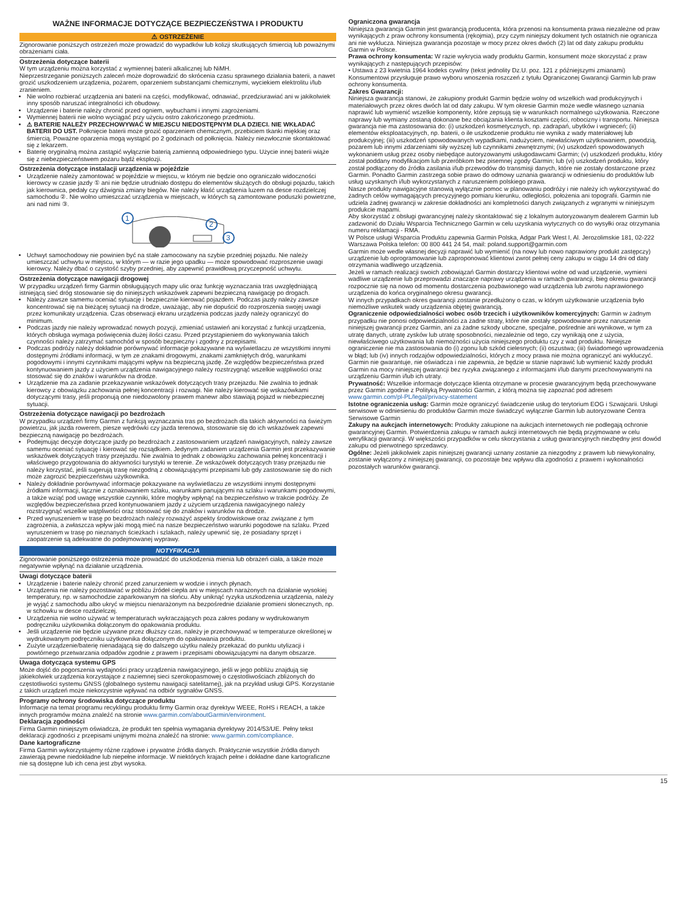WAŻNE INFORMACJE DOTYCZĄCE BEZPIECZEŃSTWA I PRODUKTU
⚠ OSTRZEŻENIE
Zignorowanie poniższych ostrzeżeń może prowadzić do wypadków lub kolizji skutkujących śmiercią lub poważnymi obrażeniami ciała.
Ostrzeżenia dotyczące baterii
W tym urządzeniu można korzystać z wymiennej baterii alkalicznej lub NiMH.
Nieprzestrzeganie poniższych zaleceń może doprowadzić do skrócenia czasu sprawnego działania baterii, a nawet grozić uszkodzeniem urządzenia, pożarem, oparzeniem substancjami chemicznymi, wyciekiem elektrolitu i/lub zranieniem.
Nie wolno rozbierać urządzenia ani baterii na części, modyfikować, odnawiać, przedziurawiać ani w jakikolwiek inny sposób naruszać integralności ich obudowy.
Urządzenie i baterie należy chronić przed ogniem, wybuchami i innymi zagrożeniami.
Wymiennej baterii nie wolno wyciągać przy użyciu ostro zakończonego przedmiotu.
⚠ BATERIE NALEŻY PRZECHOWYWAĆ W MIEJSCU NIEDOSTĘPNYM DLA DZIECI. NIE WKŁADAĆ BATERII DO UST. Połknięcie baterii może grozić oparzeniem chemicznym, przebiciem tkanki miękkiej oraz śmiercią. Poważne oparzenia mogą wystąpić po 2 godzinach od połknięcia. Należy niezwłocznie skontaktować się z lekarzem.
Baterię oryginalną można zastąpić wyłącznie baterią zamienną odpowiedniego typu. Użycie innej baterii wiąże się z niebezpieczeństwem pożaru bądź eksplozji.
Ostrzeżenia dotyczące instalacji urządzenia w pojeździe
Urządzenie należy zamontować w pojeździe w miejscu, w którym nie będzie ono ograniczało widoczności kierowcy w czasie jazdy ① ani nie będzie utrudniało dostępu do elementów służących do obsługi pojazdu, takich jak kierownica, pedały czy dźwignia zmiany biegów. Nie należy kłaść urządzenia luzem na desce rozdzielczej samochodu ②. Nie wolno umieszczać urządzenia w miejscach, w których są zamontowane poduszki powietrzne, ani nad nimi ③.
1
2
3
Uchwyt samochodowy nie powinien być na stałe zamocowany na szybie przedniej pojazdu. Nie należy umieszczać uchwytu w miejscu, w którym — w razie jego upadku — może spowodować rozproszenie uwagi kierowcy. Należy dbać o czystość szyby przedniej, aby zapewnić prawidłową przyczepność uchwytu.
Ostrzeżenia dotyczące nawigacji drogowej
W przypadku urządzeń firmy Garmin obsługujących mapy ulic oraz funkcję wyznaczania tras uwzględniającą istniejącą sieć dróg stosowanie się do niniejszych wskazówek zapewni bezpieczną nawigację po drogach.
Należy zawsze samemu oceniać sytuację i bezpiecznie kierować pojazdem. Podczas jazdy należy zawsze koncentrować się na bieżącej sytuacji na drodze, uważając, aby nie dopuścić do rozproszenia swojej uwagi przez komunikaty urządzenia. Czas obserwacji ekranu urządzenia podczas jazdy należy ograniczyć do minimum.
Podczas jazdy nie należy wprowadzać nowych pozycji, zmieniać ustawień ani korzystać z funkcji urządzenia, których obsługa wymaga poświęcenia dużej ilości czasu. Przed przystąpieniem do wykonywania takich czynności należy zatrzymać samochód w sposób bezpieczny i zgodny z przepisami.
Podczas podróży należy dokładnie porównywać informacje pokazywane na wyświetlaczu ze wszystkimi innymi dostępnymi źródłami informacji, w tym ze znakami drogowymi, znakami zamkniętych dróg, warunkami pogodowymi i innymi czynnikami mającymi wpływ na bezpieczną jazdę. Ze względów bezpieczeństwa przed kontynuowaniem jazdy z użyciem urządzenia nawigacyjnego należy rozstrzygnąć wszelkie wątpliwości oraz stosować się do znaków i warunków na drodze.
Urządzenie ma za zadanie przekazywanie wskazówek dotyczących trasy przejazdu. Nie zwalnia to jednak kierowcy z obowiązku zachowania pełnej koncentracji i rozwagi. Nie należy kierować się wskazówkami dotyczącymi trasy, jeśli proponują one niedozwolony prawem manewr albo stawiają pojazd w niebezpiecznej sytuacji.
Ostrzeżenia dotyczące nawigacji po bezdrożach
W przypadku urządzeń firmy Garmin z funkcją wyznaczania tras po bezdrożach dla takich aktywności na świeżym powietrzu, jak jazda rowerem, piesze wędrówki czy jazda terenowa, stosowanie się do ich wskazówek zapewni bezpieczną nawigację po bezdrożach.
Podejmując decyzje dotyczące jazdy po bezdrożach z zastosowaniem urządzeń nawigacyjnych, należy zawsze samemu oceniać sytuację i kierować się rozsądkiem. Jedynym zadaniem urządzenia Garmin jest przekazywanie wskazówek dotyczących trasy przejazdu. Nie zwalnia to jednak z obowiązku zachowania pełnej koncentracji i właściwego przygotowania do aktywności turystyki w terenie. Ze wskazówek dotyczących trasy przejazdu nie należy korzystać, jeśli sugerują trasę niezgodną z obowiązującymi przepisami lub gdy zastosowanie się do nich może zagrozić bezpieczeństwu użytkownika.
Należy dokładnie porównywać informacje pokazywane na wyświetlaczu ze wszystkimi innymi dostępnymi źródłami informacji, łącznie z oznakowaniem szlaku, warunkami panującymi na szlaku i warunkami pogodowymi, a także wziąć pod uwagę wszystkie czynniki, które mogłyby wpłynąć na bezpieczeństwo w trakcie podróży. Ze względów bezpieczeństwa przed kontynuowaniem jazdy z użyciem urządzenia nawigacyjnego należy rozstrzygnąć wszelkie wątpliwości oraz stosować się do znaków i warunków na drodze.
Przed wyruszeniem w trasę po bezdrożach należy rozważyć aspekty środowiskowe oraz związane z tym zagrożenia, a zwłaszcza wpływ jaki mogą mieć na nasze bezpieczeństwo warunki pogodowe na szlaku. Przed wyruszeniem w trasę po nieznanych ścieżkach i szlakach, należy upewnić się, że posiadany sprzęt i zaopatrzenie są adekwatne do podejmowanej wyprawy.
NOTYFIKACJA
Zignorowanie poniższego ostrzeżenia może prowadzić do uszkodzenia mienia lub obrażeń ciała, a także może negatywnie wpłynąć na działanie urządzenia.
Uwagi dotyczące baterii
Urządzenie i baterie należy chronić przed zanurzeniem w wodzie i innych płynach.
Urządzenia nie należy pozostawiać w pobliżu źródeł ciepła ani w miejscach narażonych na działanie wysokiej temperatury, np. w samochodzie zaparkowanym na słońcu. Aby uniknąć ryzyka uszkodzenia urządzenia, należy je wyjąć z samochodu albo ukryć w miejscu nienarażonym na bezpośrednie działanie promieni słonecznych, np. w schowku w desce rozdzielczej.
Urządzenia nie wolno używać w temperaturach wykraczających poza zakres podany w wydrukowanym podręczniku użytkownika dołączonym do opakowania produktu.
Jeśli urządzenie nie będzie używane przez dłuższy czas, należy je przechowywać w temperaturze określonej w wydrukowanym podręczniku użytkownika dołączonym do opakowania produktu.
Zużyte urządzenie/baterię nienadającą się do dalszego użytku należy przekazać do punktu utylizacji i powtórnego przetwarzania odpadów zgodnie z prawem i przepisami obowiązującymi na danym obszarze.
Uwaga dotycząca systemu GPS
Może dojść do pogorszenia wydajności pracy urządzenia nawigacyjnego, jeśli w jego pobliżu znajdują się jakiekolwiek urządzenia korzystające z naziemnej sieci szerokopasmowej o częstotliwościach zbliżonych do częstotliwości systemu GNSS (globalnego systemu nawigacji satelitarnej), jak na przykład usługi GPS. Korzystanie z takich urządzeń może niekorzystnie wpływać na odbiór sygnałów GNSS.
Programy ochrony środowiska dotyczące produktu
Informacje na temat programu recyklingu produktu firmy Garmin oraz dyrektyw WEEE, RoHS i REACH, a także innych programów można znaleźć na stronie www.garmin.com/aboutGarmin/environment.
Deklaracja zgodności
Firma Garmin niniejszym oświadcza, że produkt ten spełnia wymagania dyrektywy 2014/53/UE. Pełny tekst deklaracji zgodności z przepisami unijnymi można znaleźć na stronie: www.garmin.com/compliance.
Dane kartograficzne
Firma Garmin wykorzystujemy różne rządowe i prywatne źródła danych. Praktycznie wszystkie źródła danych zawierają pewne niedokładne lub niepełne informacje. W niektórych krajach pełne i dokładne dane kartograficzne nie są dostępne lub ich cena jest zbyt wysoka.
Ograniczona gwarancja
Niniejsza gwarancja Garmin jest gwarancją producenta, która przenosi na konsumenta prawa niezależne od praw wynikających z praw ochrony konsumenta (rękojmia), przy czym niniejszy dokument tych ostatnich nie ogranicza ani nie wyklucza. Niniejsza gwarancja pozostaje w mocy przez okres dwóch (2) lat od daty zakupu produktu Garmin w Polsce.
Prawa ochrony konsumenta: W razie wykrycia wady produktu Garmin, konsument może skorzystać z praw wynikających z następujących przepisów:
• Ustawa z 23 kwietnia 1964 kodeks cywilny (tekst jednolity Dz.U. poz. 121 z późniejszymi zmianami) Konsumentowi przysługuje prawo wyboru wnoszenia roszczeń z tytułu Ograniczonej Gwarancji Garmin lub praw ochrony konsumenta.
Zakres Gwarancji:
Niniejsza gwarancja stanowi, że zakupiony produkt Garmin będzie wolny od wszelkich wad produkcyjnych i materiałowych przez okres dwóch lat od daty zakupu. W tym okresie Garmin może wedle własnego uznania naprawić lub wymienić wszelkie komponenty, które zepsują się w warunkach normalnego użytkowania. Rzeczone naprawy lub wymiany zostaną dokonane bez obciążania klienta kosztami części, robocizny i transportu. Niniejsza gwarancja nie ma zastosowania do: (i) uszkodzeń kosmetycznych, np. zadrapań, ubytków i wgnieceń; (ii) elementów eksploatacyjnych, np. baterii, o ile uszkodzenie produktu nie wynika z wady materiałowej lub produkcyjnej; (iii) uszkodzeń spowodowanych wypadkami, nadużyciem, niewłaściwym użytkowaniem, powodzią, pożarem lub innymi zdarzeniami siły wyższej lub czynnikami zewnętrznymi; (iv) uszkodzeń spowodowanych wykonaniem usług przez osoby niebędące autoryzowanymi usługodawcami Garmin; (v) uszkodzeń produktu, który został poddany modyfikacjom lub przeróbkom bez pisemnej zgody Garmin; lub (vi) uszkodzeń produktu, który został podłączony do źródła zasilania i/lub przewodów do transmisji danych, które nie zostały dostarczone przez Garmin. Ponadto Garmin zastrzega sobie prawo do odmowy uznania gwarancji w odniesieniu do produktów lub usług uzyskanych i/lub wykorzystanych z naruszeniem polskiego prawa.
Nasze produkty nawigacyjne stanowią wyłącznie pomoc w planowaniu podróży i nie należy ich wykorzystywać do żadnych celów wymagających precyzyjnego pomiaru kierunku, odległości, położenia ani topografii. Garmin nie udziela żadnej gwarancji w zakresie dokładności ani kompletności danych związanych z wgranymi w niniejszym produkcie mapami.
Aby skorzystać z obsługi gwarancyjnej należy skontaktować się z lokalnym autoryzowanym dealerem Garmin lub zadzwonić do Działu Wsparcia Technicznego Garmin w celu uzyskania wytycznych co do wysyłki oraz otrzymania numeru reklamacji - RMA.
W Polsce usługi Wsparcia Produktu zapewnia Garmin Polska, Adgar Park West I, Al. Jerozolimskie 181, 02-222 Warszawa Polska telefon: 00 800 441 24 54, mail: poland.support@garmin.com
Garmin może wedle własnej decyzji naprawić lub wymienić (na nowy lub nowo naprawiony produkt zastępczy) urządzenie lub oprogramowanie lub zaproponować klientowi zwrot pełnej ceny zakupu w ciągu 14 dni od daty otrzymania wadliwego urządzenia.
Jeżeli w ramach realizacji swoich zobowiązań Garmin dostarczy klientowi wolne od wad urządzenie, wymieni wadliwe urządzenie lub przeprowadzi znaczące naprawy urządzenia w ramach gwarancji, bieg okresu gwarancji rozpocznie się na nowo od momentu dostarczenia pozbawionego wad urządzenia lub zwrotu naprawionego urządzenia do końca oryginalnego okresu gwarancji.
W innych przypadkach okres gwarancji zostanie przedłużony o czas, w którym użytkowanie urządzenia było niemożliwe wskutek wady urządzenia objętej gwarancją.
Ograniczenie odpowiedzialności wobec osób trzecich i użytkowników komercyjnych: Garmin w żadnym przypadku nie ponosi odpowiedzialności za żadne straty, które nie zostały spowodowane przez naruszenie niniejszej gwarancji przez Garmin, ani za żadne szkody uboczne, specjalne, pośrednie ani wynikowe, w tym za utratę danych, utratę zysków lub utratę sposobności, niezależnie od tego, czy wynikają one z użycia, niewłaściwego użytkowania lub niemożności użycia niniejszego produktu czy z wad produktu. Niniejsze ograniczenie nie ma zastosowania do (i) zgonu lub szkód cielesnych; (ii) oszustwa; (iii) świadomego wprowadzenia w błąd; lub (iv) innych rodzajów odpowiedzialności, których z mocy prawa nie można ograniczyć ani wykluczyć.
Garmin nie gwarantuje, nie oświadcza i nie zapewnia, że będzie w stanie naprawić lub wymienić każdy produkt Garmin na mocy niniejszej gwarancji bez ryzyka związanego z informacjami i/lub danymi przechowywanymi na urządzeniu Garmin i/lub ich utraty.
Prywatność: Wszelkie informacje dotyczące klienta otrzymane w procesie gwarancyjnym będą przechowywane przez Garmin zgodnie z Polityką Prywatności Garmin, z którą można się zapoznać pod adresem www.garmin.com/pl-PL/legal/privacy-statement
Istotne ograniczenia usług: Garmin może ograniczyć świadczenie usług do terytorium EOG i Szwajcarii. Usługi serwisowe w odniesieniu do produktów Garmin może świadczyć wyłącznie Garmin lub autoryzowane Centra Serwisowe Garmin
Zakupy na aukcjach internetowych: Produkty zakupione na aukcjach internetowych nie podlegają ochronie gwarancyjnej Garmin. Potwierdzenia zakupu w ramach aukcji internetowych nie będą przyjmowane w celu weryfikacji gwarancji. W większości przypadków w celu skorzystania z usług gwarancyjnych niezbędny jest dowód zakupu od pierwotnego sprzedawcy.
Ogólne: Jeżeli jakikolwiek zapis niniejszej gwarancji uznany zostanie za niezgodny z prawem lub niewykonalny, zostanie wyłączony z niniejszej gwarancji, co pozostaje bez wpływu dla zgodności z prawem i wykonalności pozostałych warunków gwarancji.
15